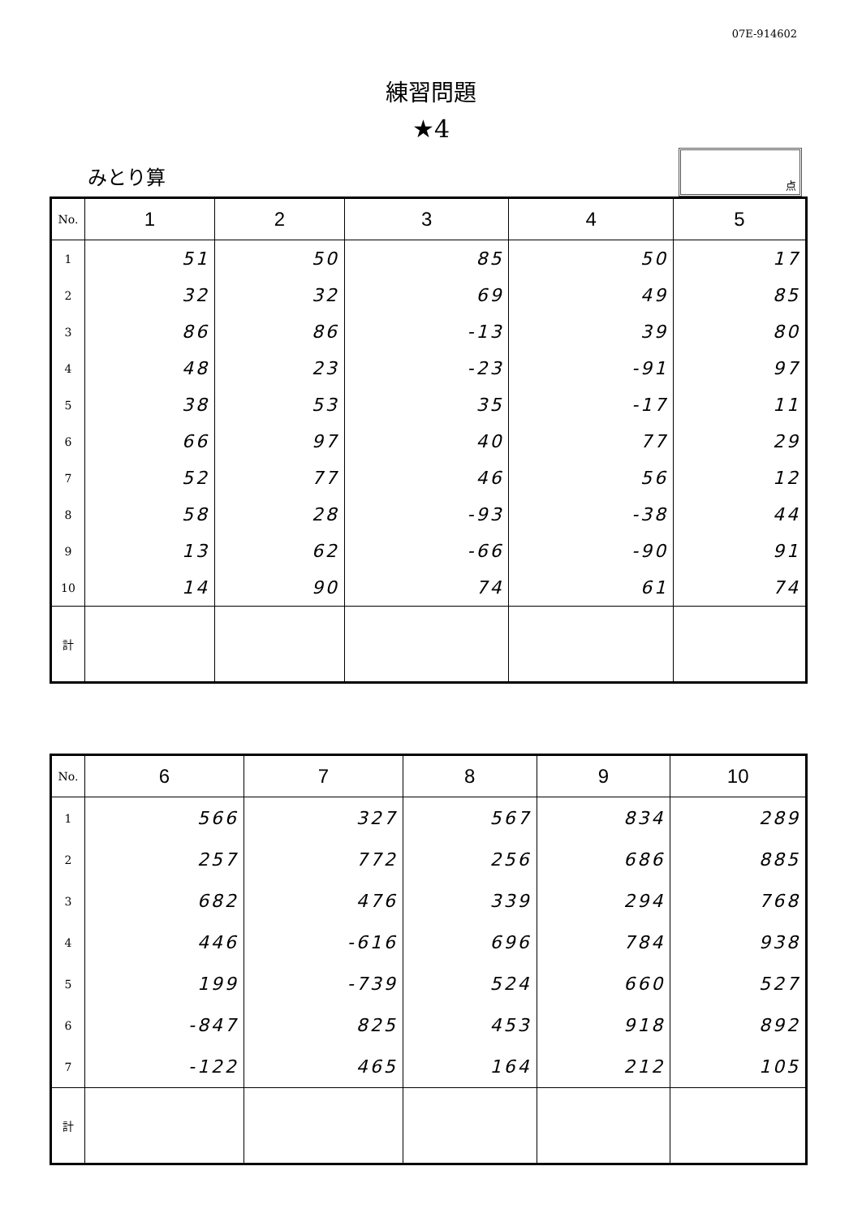07E-914602
練習問題
★4
みとり算
点
| No. | 1 | 2 | 3 | 4 | 5 |
| --- | --- | --- | --- | --- | --- |
| 1 | 51 | 50 | 85 | 50 | 17 |
| 2 | 32 | 32 | 69 | 49 | 85 |
| 3 | 86 | 86 | -13 | 39 | 80 |
| 4 | 48 | 23 | -23 | -91 | 97 |
| 5 | 38 | 53 | 35 | -17 | 11 |
| 6 | 66 | 97 | 40 | 77 | 29 |
| 7 | 52 | 77 | 46 | 56 | 12 |
| 8 | 58 | 28 | -93 | -38 | 44 |
| 9 | 13 | 62 | -66 | -90 | 91 |
| 10 | 14 | 90 | 74 | 61 | 74 |
| 計 | | | | | |
| No. | 6 | 7 | 8 | 9 | 10 |
| --- | --- | --- | --- | --- | --- |
| 1 | 566 | 327 | 567 | 834 | 289 |
| 2 | 257 | 772 | 256 | 686 | 885 |
| 3 | 682 | 476 | 339 | 294 | 768 |
| 4 | 446 | -616 | 696 | 784 | 938 |
| 5 | 199 | -739 | 524 | 660 | 527 |
| 6 | -847 | 825 | 453 | 918 | 892 |
| 7 | -122 | 465 | 164 | 212 | 105 |
| 計 | | | | | |